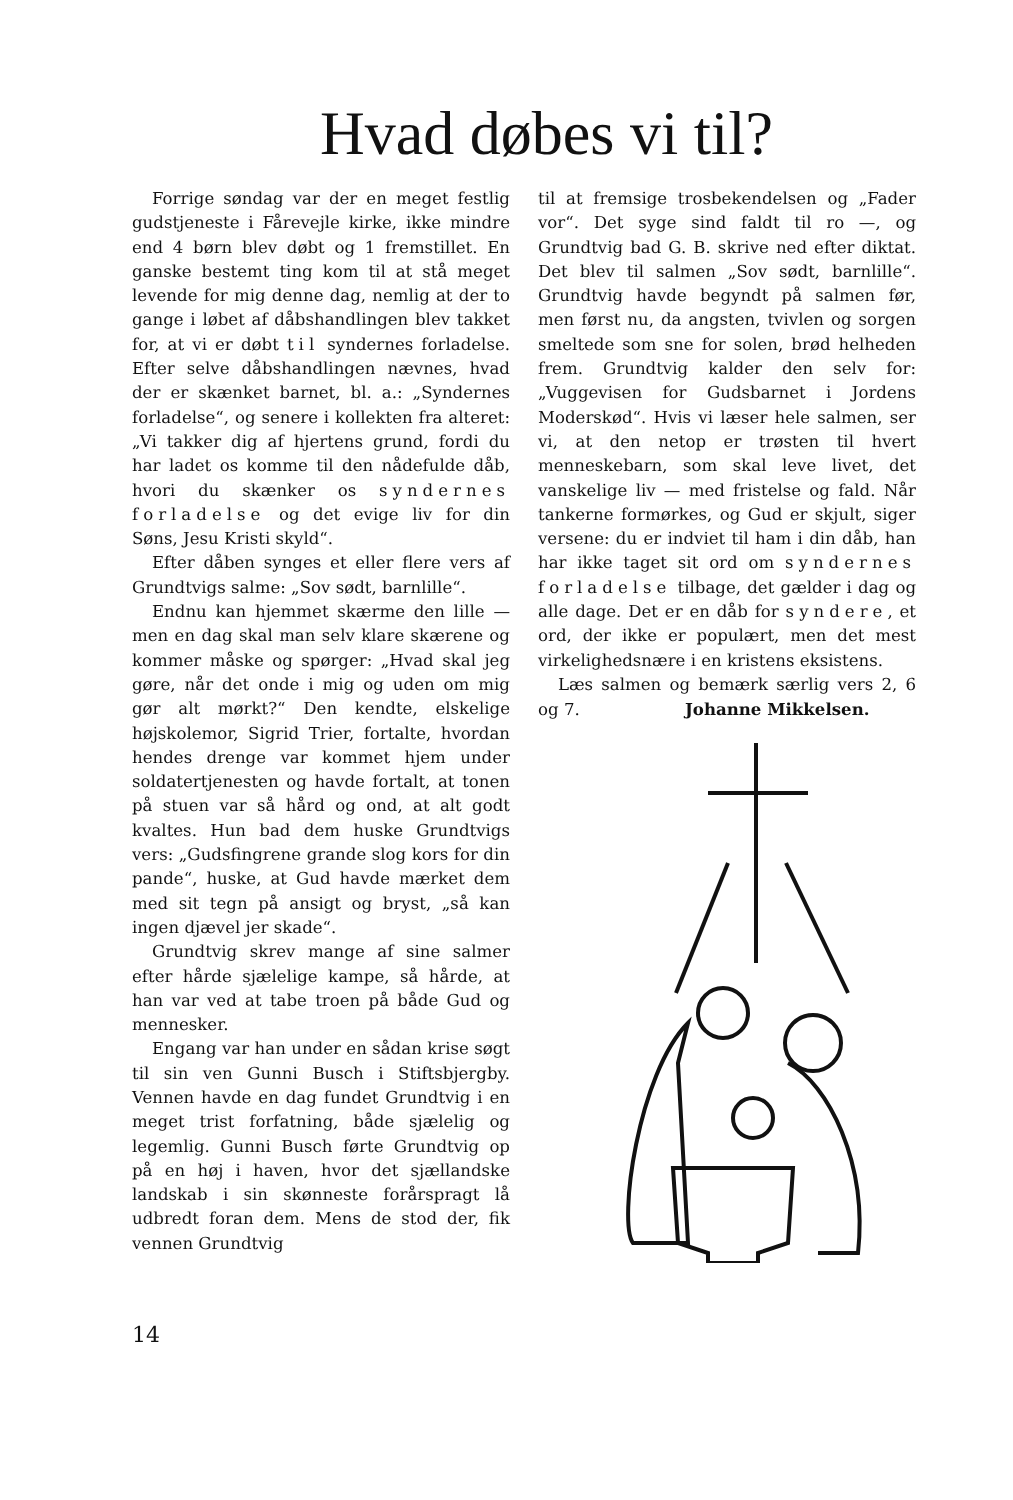Hvad døbes vi til?
Forrige søndag var der en meget festlig gudstjeneste i Fårevejle kirke, ikke mindre end 4 børn blev døbt og 1 fremstillet. En ganske bestemt ting kom til at stå meget levende for mig denne dag, nemlig at der to gange i løbet af dåbshandlingen blev takket for, at vi er døbt til syndernes forladelse. Efter selve dåbshandlingen nævnes, hvad der er skænket barnet, bl. a.: „Syndernes forladelse“, og senere i kollekten fra alteret: „Vi takker dig af hjertens grund, fordi du har ladet os komme til den nådefulde dåb, hvori du skænker os syndernes forladelse og det evige liv for din Søns, Jesu Kristi skyld“.
Efter dåben synges et eller flere vers af Grundtvigs salme: „Sov sødt, barnlille“.
Endnu kan hjemmet skærme den lille — men en dag skal man selv klare skærene og kommer måske og spørger: „Hvad skal jeg gøre, når det onde i mig og uden om mig gør alt mørkt?“ Den kendte, elskelige højskolemor, Sigrid Trier, fortalte, hvordan hendes drenge var kommet hjem under soldatertjenesten og havde fortalt, at tonen på stuen var så hård og ond, at alt godt kvaltes. Hun bad dem huske Grundtvigs vers: „Gudsfingrene grande slog kors for din pande“, huske, at Gud havde mærket dem med sit tegn på ansigt og bryst, „så kan ingen djævel jer skade“.
Grundtvig skrev mange af sine salmer efter hårde sjælelige kampe, så hårde, at han var ved at tabe troen på både Gud og mennesker.
Engang var han under en sådan krise søgt til sin ven Gunni Busch i Stiftsbjergby. Vennen havde en dag fundet Grundtvig i en meget trist forfatning, både sjælelig og legemlig. Gunni Busch førte Grundtvig op på en høj i haven, hvor det sjællandske landskab i sin skønneste forårspragt lå udbredt foran dem. Mens de stod der, fik vennen Grundtvig
til at fremsige trosbekendelsen og „Fader vor“. Det syge sind faldt til ro —, og Grundtvig bad G. B. skrive ned efter diktat. Det blev til salmen „Sov sødt, barnlille“. Grundtvig havde begyndt på salmen før, men først nu, da angsten, tvivlen og sorgen smeltede som sne for solen, brød helheden frem. Grundtvig kalder den selv for: „Vuggevisen for Gudsbarnet i Jordens Moderskød“. Hvis vi læser hele salmen, ser vi, at den netop er trøsten til hvert menneskebarn, som skal leve livet, det vanskelige liv — med fristelse og fald. Når tankerne formørkes, og Gud er skjult, siger versene: du er indviet til ham i din dåb, han har ikke taget sit ord om syndernes forladelse tilbage, det gælder i dag og alle dage. Det er en dåb for syndere, et ord, der ikke er populært, men det mest virkelighedsnære i en kristens eksistens.
Læs salmen og bemærk særlig vers 2, 6 og 7. Johanne Mikkelsen.
14